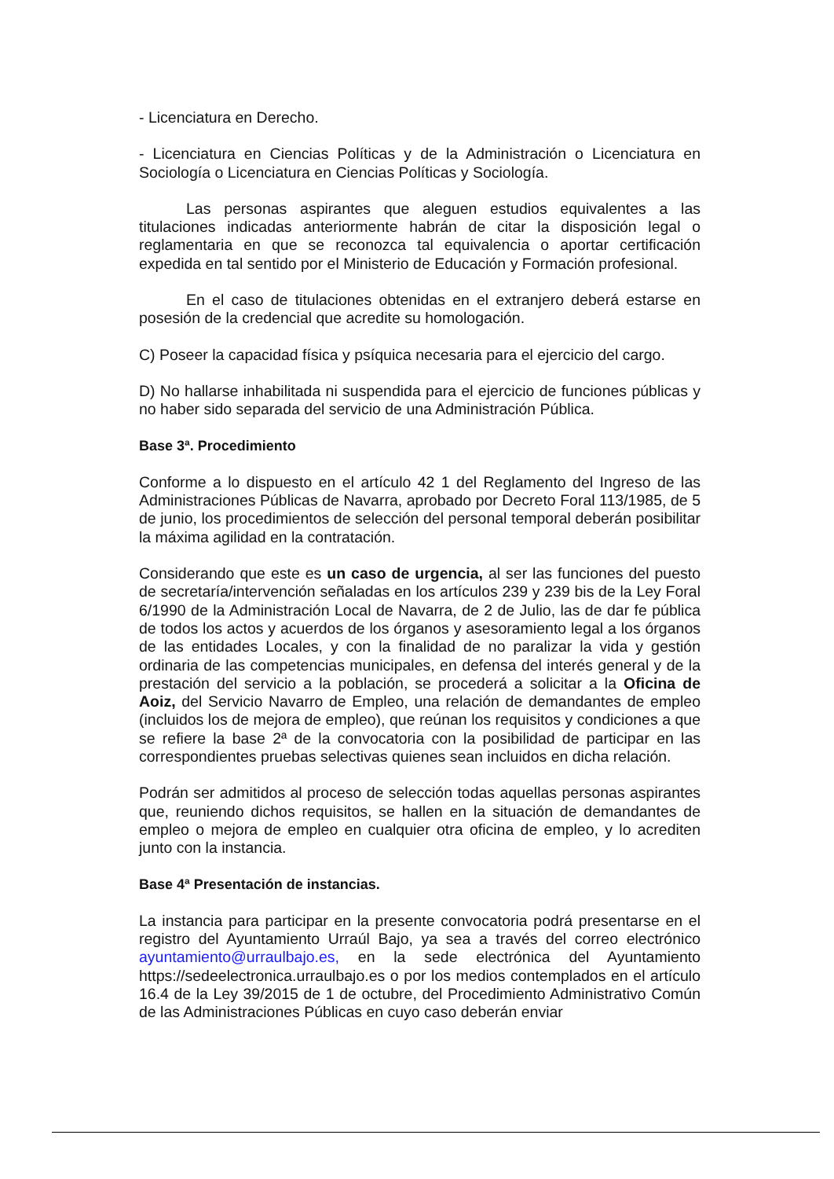- Licenciatura en Derecho.
- Licenciatura en Ciencias Políticas y de la Administración o Licenciatura en Sociología o Licenciatura en Ciencias Políticas y Sociología.
Las personas aspirantes que aleguen estudios equivalentes a las titulaciones indicadas anteriormente habrán de citar la disposición legal o reglamentaria en que se reconozca tal equivalencia o aportar certificación expedida en tal sentido por el Ministerio de Educación y Formación profesional.
En el caso de titulaciones obtenidas en el extranjero deberá estarse en posesión de la credencial que acredite su homologación.
C) Poseer la capacidad física y psíquica necesaria para el ejercicio del cargo.
D) No hallarse inhabilitada ni suspendida para el ejercicio de funciones públicas y no haber sido separada del servicio de una Administración Pública.
Base 3ª. Procedimiento
Conforme a lo dispuesto en el artículo 42 1 del Reglamento del Ingreso de las Administraciones Públicas de Navarra, aprobado por Decreto Foral 113/1985, de 5 de junio, los procedimientos de selección del personal temporal deberán posibilitar la máxima agilidad en la contratación.
Considerando que este es un caso de urgencia, al ser las funciones del puesto de secretaría/intervención señaladas en los artículos 239 y 239 bis de la Ley Foral 6/1990 de la Administración Local de Navarra, de 2 de Julio, las de dar fe pública de todos los actos y acuerdos de los órganos y asesoramiento legal a los órganos de las entidades Locales, y con la finalidad de no paralizar la vida y gestión ordinaria de las competencias municipales, en defensa del interés general y de la prestación del servicio a la población, se procederá a solicitar a la Oficina de Aoiz, del Servicio Navarro de Empleo, una relación de demandantes de empleo (incluidos los de mejora de empleo), que reúnan los requisitos y condiciones a que se refiere la base 2ª de la convocatoria con la posibilidad de participar en las correspondientes pruebas selectivas quienes sean incluidos en dicha relación.
Podrán ser admitidos al proceso de selección todas aquellas personas aspirantes que, reuniendo dichos requisitos, se hallen en la situación de demandantes de empleo o mejora de empleo en cualquier otra oficina de empleo, y lo acrediten junto con la instancia.
Base 4ª Presentación de instancias.
La instancia para participar en la presente convocatoria podrá presentarse en el registro del Ayuntamiento Urraúl Bajo, ya sea a través del correo electrónico ayuntamiento@urraulbajo.es, en la sede electrónica del Ayuntamiento https://sedeelectronica.urraulbajo.es o por los medios contemplados en el artículo 16.4 de la Ley 39/2015 de 1 de octubre, del Procedimiento Administrativo Común de las Administraciones Públicas en cuyo caso deberán enviar